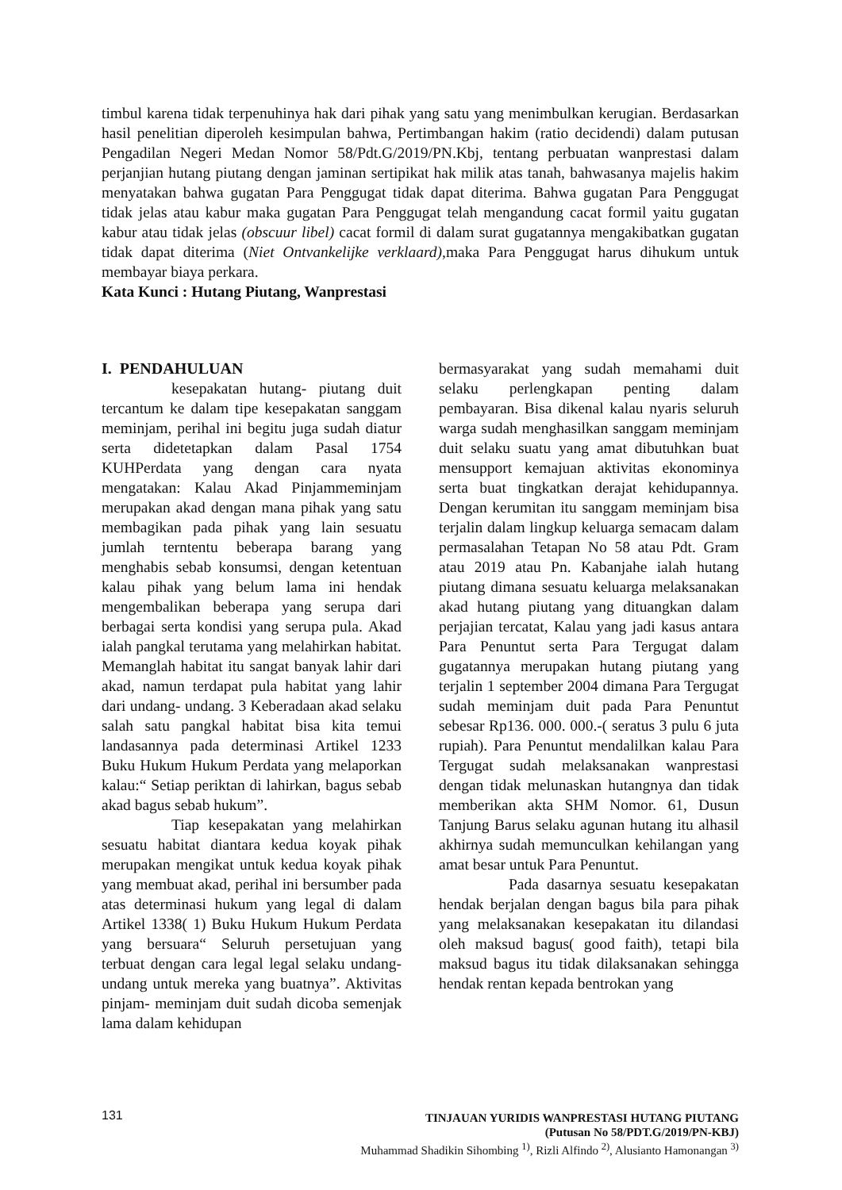timbul karena tidak terpenuhinya hak dari pihak yang satu yang menimbulkan kerugian. Berdasarkan hasil penelitian diperoleh kesimpulan bahwa, Pertimbangan hakim (ratio decidendi) dalam putusan Pengadilan Negeri Medan Nomor 58/Pdt.G/2019/PN.Kbj, tentang perbuatan wanprestasi dalam perjanjian hutang piutang dengan jaminan sertipikat hak milik atas tanah, bahwasanya majelis hakim menyatakan bahwa gugatan Para Penggugat tidak dapat diterima. Bahwa gugatan Para Penggugat tidak jelas atau kabur maka gugatan Para Penggugat telah mengandung cacat formil yaitu gugatan kabur atau tidak jelas (obscuur libel) cacat formil di dalam surat gugatannya mengakibatkan gugatan tidak dapat diterima (Niet Ontvankelijke verklaard),maka Para Penggugat harus dihukum untuk membayar biaya perkara.
Kata Kunci : Hutang Piutang, Wanprestasi
I. PENDAHULUAN
kesepakatan hutang- piutang duit tercantum ke dalam tipe kesepakatan sanggam meminjam, perihal ini begitu juga sudah diatur serta didetetapkan dalam Pasal 1754 KUHPerdata yang dengan cara nyata mengatakan: Kalau Akad Pinjammeminjam merupakan akad dengan mana pihak yang satu membagikan pada pihak yang lain sesuatu jumlah terntentu beberapa barang yang menghabis sebab konsumsi, dengan ketentuan kalau pihak yang belum lama ini hendak mengembalikan beberapa yang serupa dari berbagai serta kondisi yang serupa pula. Akad ialah pangkal terutama yang melahirkan habitat. Memanglah habitat itu sangat banyak lahir dari akad, namun terdapat pula habitat yang lahir dari undang- undang. 3 Keberadaan akad selaku salah satu pangkal habitat bisa kita temui landasannya pada determinasi Artikel 1233 Buku Hukum Hukum Perdata yang melaporkan kalau:“ Setiap periktan di lahirkan, bagus sebab akad bagus sebab hukum”.
Tiap kesepakatan yang melahirkan sesuatu habitat diantara kedua koyak pihak merupakan mengikat untuk kedua koyak pihak yang membuat akad, perihal ini bersumber pada atas determinasi hukum yang legal di dalam Artikel 1338( 1) Buku Hukum Hukum Perdata yang bersuara“ Seluruh persetujuan yang terbuat dengan cara legal legal selaku undang- undang untuk mereka yang buatnya”. Aktivitas pinjam- meminjam duit sudah dicoba semenjak lama dalam kehidupan
bermasyarakat yang sudah memahami duit selaku perlengkapan penting dalam pembayaran. Bisa dikenal kalau nyaris seluruh warga sudah menghasilkan sanggam meminjam duit selaku suatu yang amat dibutuhkan buat mensupport kemajuan aktivitas ekonominya serta buat tingkatkan derajat kehidupannya. Dengan kerumitan itu sanggam meminjam bisa terjalin dalam lingkup keluarga semacam dalam permasalahan Tetapan No 58 atau Pdt. Gram atau 2019 atau Pn. Kabanjahe ialah hutang piutang dimana sesuatu keluarga melaksanakan akad hutang piutang yang dituangkan dalam perjajian tercatat, Kalau yang jadi kasus antara Para Penuntut serta Para Tergugat dalam gugatannya merupakan hutang piutang yang terjalin 1 september 2004 dimana Para Tergugat sudah meminjam duit pada Para Penuntut sebesar Rp136. 000. 000.-( seratus 3 pulu 6 juta rupiah). Para Penuntut mendalilkan kalau Para Tergugat sudah melaksanakan wanprestasi dengan tidak melunaskan hutangnya dan tidak memberikan akta SHM Nomor. 61, Dusun Tanjung Barus selaku agunan hutang itu alhasil akhirnya sudah memunculkan kehilangan yang amat besar untuk Para Penuntut.
Pada dasarnya sesuatu kesepakatan hendak berjalan dengan bagus bila para pihak yang melaksanakan kesepakatan itu dilandasi oleh maksud bagus( good faith), tetapi bila maksud bagus itu tidak dilaksanakan sehingga hendak rentan kepada bentrokan yang
131
TINJAUAN YURIDIS WANPRESTASI HUTANG PIUTANG
(Putusan No 58/PDT.G/2019/PN-KBJ)
Muhammad Shadikin Sihombing <sup>1)</sup>, Rizli Alfindo <sup>2)</sup>, Alusianto Hamonangan <sup>3)</sup>